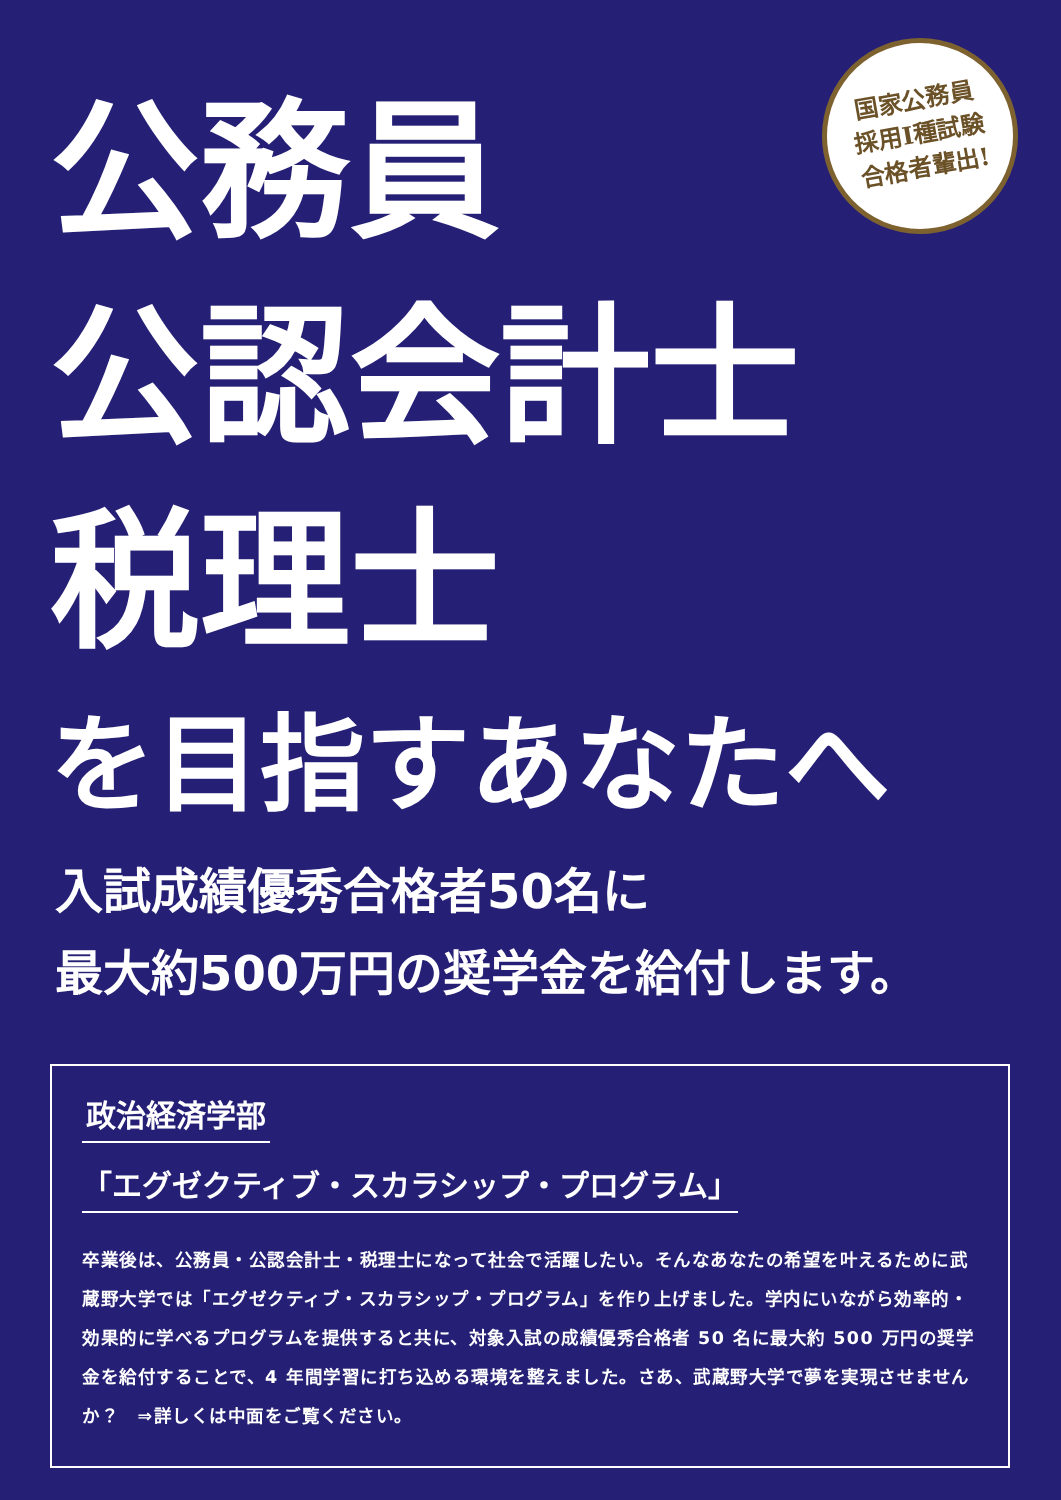国家公務員
採用I種試験
合格者輩出!
公務員
公認会計士
税理士
を目指すあなたへ
入試成績優秀合格者50名に
最大約500万円の奨学金を給付します。
政治経済学部
「エグゼクティブ・スカラシップ・プログラム」
卒業後は、公務員・公認会計士・税理士になって社会で活躍したい。そんなあなたの希望を叶えるために武蔵野大学では「エグゼクティブ・スカラシップ・プログラム」を作り上げました。学内にいながら効率的・効果的に学べるプログラムを提供すると共に、対象入試の成績優秀合格者 50 名に最大約 500 万円の奨学金を給付することで、4 年間学習に打ち込める環境を整えました。さあ、武蔵野大学で夢を実現させませんか？　⇒詳しくは中面をご覧ください。